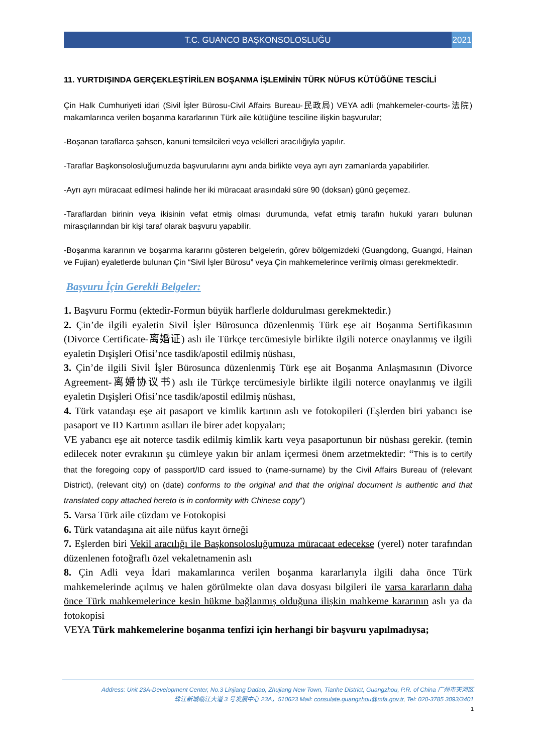T.C. GUANCO BAŞKONSOLOSLUĞU 2021
11. YURTDIŞINDA GERÇEKLEŞTİRİLEN BOŞANMA İŞLEMİNİN TÜRK NÜFUS KÜTÜĞÜNE TESCİLİ
Çin Halk Cumhuriyeti idari (Sivil İşler Bürosu-Civil Affairs Bureau-民政局) VEYA adli (mahkemeler-courts-法院) makamlarınca verilen boşanma kararlarının Türk aile kütüğüne tesciline ilişkin başvurular;
-Boşanan taraflarca şahsen, kanuni temsilcileri veya vekilleri aracılığıyla yapılır.
-Taraflar Başkonsolosluğumuzda başvurularını aynı anda birlikte veya ayrı ayrı zamanlarda yapabilirler.
-Ayrı ayrı müracaat edilmesi halinde her iki müracaat arasındaki süre 90 (doksan) günü geçemez.
-Taraflardan birinin veya ikisinin vefat etmiş olması durumunda, vefat etmiş tarafın hukuki yararı bulunan mirasçılarından bir kişi taraf olarak başvuru yapabilir.
-Boşanma kararının ve boşanma kararını gösteren belgelerin, görev bölgemizdeki (Guangdong, Guangxi, Hainan ve Fujian) eyaletlerde bulunan Çin “Sivil İşler Bürosu” veya Çin mahkemelerince verilmiş olması gerekmektedir.
Başvuru İçin Gerekli Belgeler:
1. Başvuru Formu (ektedir-Formun büyük harflerle doldurulması gerekmektedir.)
2. Çin’de ilgili eyaletin Sivil İşler Bürosunca düzenlenmiş Türk eşe ait Boşanma Sertifikasının (Divorce Certificate-离婚证) aslı ile Türkçe tercümesiyle birlikte ilgili noterce onaylanmış ve ilgili eyaletin Dışişleri Ofisi’nce tasdik/apostil edilmiş nüshası,
3. Çin’de ilgili Sivil İşler Bürosunca düzenlenmiş Türk eşe ait Boşanma Anlaşmasının (Divorce Agreement-离婚协议书) aslı ile Türkçe tercümesiyle birlikte ilgili noterce onaylanmış ve ilgili eyaletin Dışişleri Ofisi’nce tasdik/apostil edilmiş nüshası,
4. Türk vatandaşı eşe ait pasaport ve kimlik kartının aslı ve fotokopileri (Eşlerden biri yabancı ise pasaport ve ID Kartının asılları ile birer adet kopyaları;
VE yabancı eşe ait noterce tasdik edilmiş kimlik kartı veya pasaportunun bir nüshası gerekir. (temin edilecek noter evrakının şu cümleye yakın bir anlam içermesi önem arzetmektedir: “This is to certify that the foregoing copy of passport/ID card issued to (name-surname) by the Civil Affairs Bureau of (relevant District), (relevant city) on (date) conforms to the original and that the original document is authentic and that translated copy attached hereto is in conformity with Chinese copy”)
5. Varsa Türk aile cüzdanı ve Fotokopisi
6. Türk vatandaşına ait aile nüfus kayıt örneği
7. Eşlerden biri Vekil aracılığı ile Başkonsolosluğumuza müracaat edecekse (yerel) noter tarafından düzenlenen fotoğraflı özel vekaletnamenin aslı
8. Çin Adli veya İdari makamlarınca verilen boşanma kararlarıyla ilgili daha önce Türk mahkemelerinde açılmış ve halen görülmekte olan dava dosyası bilgileri ile varsa kararların daha önce Türk mahkemelerince kesin hükme bağlanmış olduğuna ilişkin mahkeme kararının aslı ya da fotokopisi
VEYA Türk mahkemelerine boşanma tenfizi için herhangi bir başvuru yapılmadıysa;
Address: Unit 23A-Development Center, No.3 Linjiang Dadao, Zhujiang New Town, Tianhe District, Guangzhou, P.R. of China 广州市天河区
珠江新城临江大道 3 号发展中心 23A，510623 Mail: consulate.guangzhou@mfa.gov.tr, Tel: 020-3785 3093/3401
1